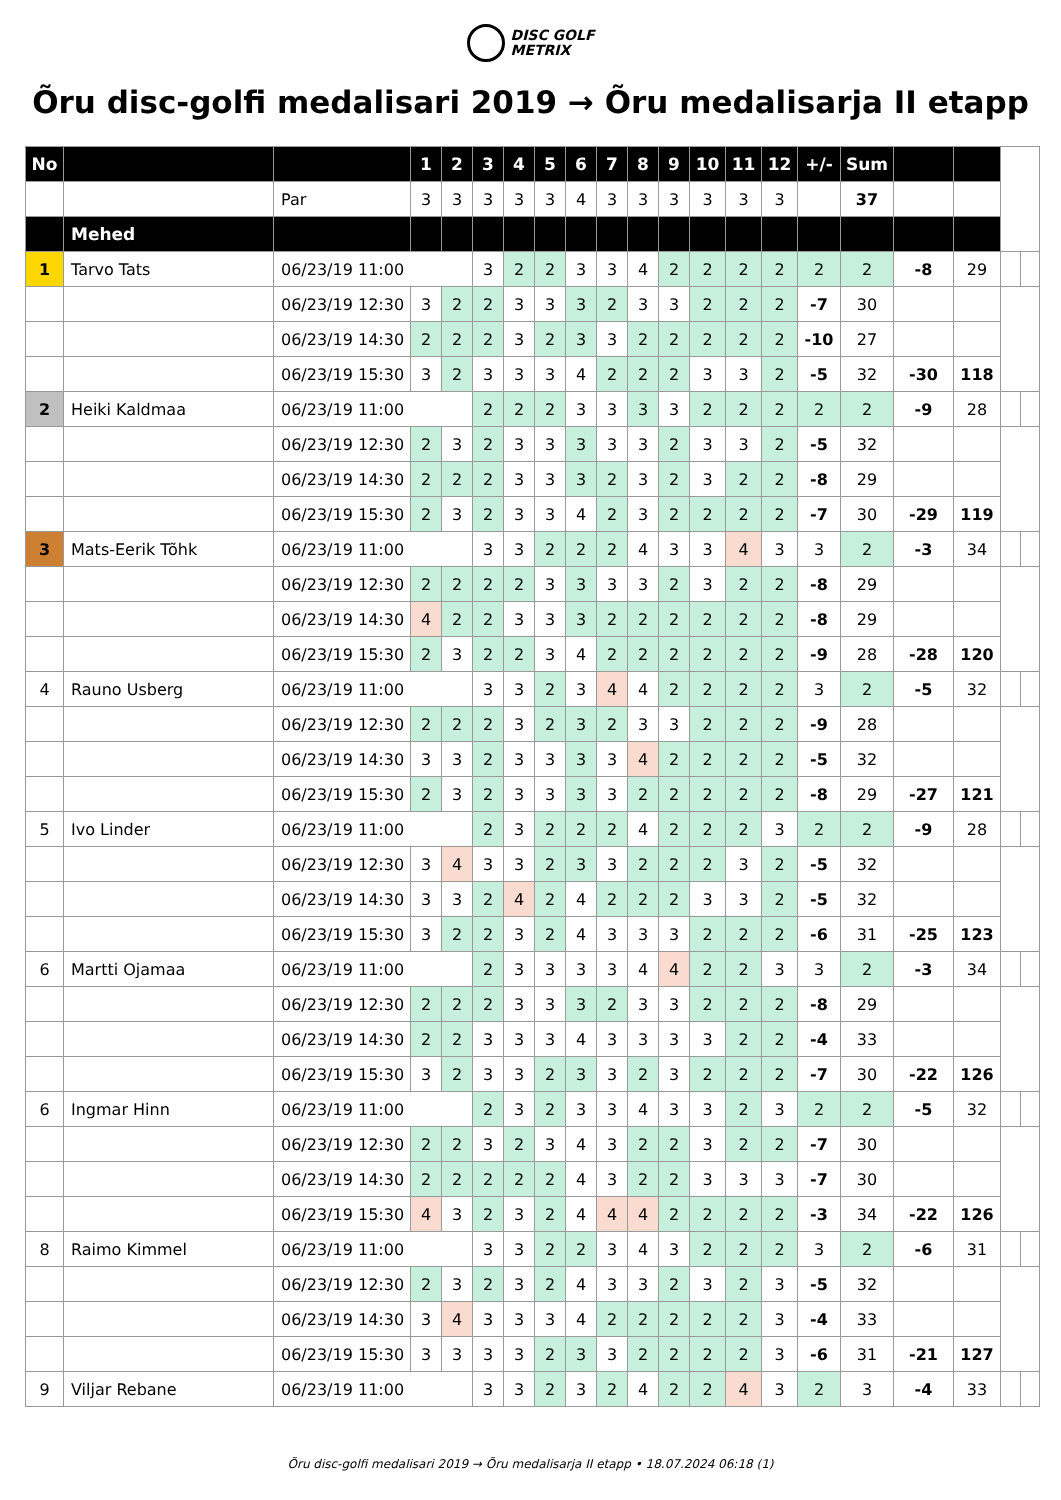DISC GOLF
METRIX
Õru disc-golfi medalisari 2019 → Õru medalisarja II etapp
| No | | | 1 | 2 | 3 | 4 | 5 | 6 | 7 | 8 | 9 | 10 | 11 | 12 | +/- | Sum | | | | |
| --- | --- | --- | --- | --- | --- | --- | --- | --- | --- | --- | --- | --- | --- | --- | --- | --- | --- | --- | --- | --- |
| | | Par | 3 | 3 | 3 | 3 | 3 | 4 | 3 | 3 | 3 | 3 | 3 | 3 | | 37 | | | | |
| | Mehed | | | | | | | | | | | | | | | | | | | |
| 1 | Tarvo Tats | 06/23/19 11:00 | | | 3 | 2 | 2 | 3 | 3 | 4 | 2 | 2 | 2 | 2 | 2 | 2 | -8 | 29 | | |
| | | 06/23/19 12:30 | 3 | 2 | 2 | 3 | 3 | 3 | 2 | 3 | 3 | 2 | 2 | 2 | -7 | 30 | | | | |
| | | 06/23/19 14:30 | 2 | 2 | 2 | 3 | 2 | 3 | 3 | 2 | 2 | 2 | 2 | 2 | -10 | 27 | | | | |
| | | 06/23/19 15:30 | 3 | 2 | 3 | 3 | 3 | 4 | 2 | 2 | 2 | 3 | 3 | 2 | -5 | 32 | -30 | 118 | | |
| 2 | Heiki Kaldmaa | 06/23/19 11:00 | | | 2 | 2 | 2 | 3 | 3 | 3 | 3 | 2 | 2 | 2 | 2 | 2 | -9 | 28 | | |
| | | 06/23/19 12:30 | 2 | 3 | 2 | 3 | 3 | 3 | 3 | 3 | 2 | 3 | 3 | 2 | -5 | 32 | | | | |
| | | 06/23/19 14:30 | 2 | 2 | 2 | 3 | 3 | 3 | 2 | 3 | 2 | 3 | 2 | 2 | -8 | 29 | | | | |
| | | 06/23/19 15:30 | 2 | 3 | 2 | 3 | 3 | 4 | 2 | 3 | 2 | 2 | 2 | 2 | -7 | 30 | -29 | 119 | | |
| 3 | Mats-Eerik Tõhk | 06/23/19 11:00 | | | 3 | 3 | 2 | 2 | 2 | 4 | 3 | 3 | 4 | 3 | 3 | 2 | -3 | 34 | | |
| | | 06/23/19 12:30 | 2 | 2 | 2 | 2 | 3 | 3 | 3 | 3 | 2 | 3 | 2 | 2 | -8 | 29 | | | | |
| | | 06/23/19 14:30 | 4 | 2 | 2 | 3 | 3 | 3 | 2 | 2 | 2 | 2 | 2 | 2 | -8 | 29 | | | | |
| | | 06/23/19 15:30 | 2 | 3 | 2 | 2 | 3 | 4 | 2 | 2 | 2 | 2 | 2 | 2 | -9 | 28 | -28 | 120 | | |
| 4 | Rauno Usberg | 06/23/19 11:00 | | | 3 | 3 | 2 | 3 | 4 | 4 | 2 | 2 | 2 | 2 | 3 | 2 | -5 | 32 | | |
| | | 06/23/19 12:30 | 2 | 2 | 2 | 3 | 2 | 3 | 2 | 3 | 3 | 2 | 2 | 2 | -9 | 28 | | | | |
| | | 06/23/19 14:30 | 3 | 3 | 2 | 3 | 3 | 3 | 3 | 4 | 2 | 2 | 2 | 2 | -5 | 32 | | | | |
| | | 06/23/19 15:30 | 2 | 3 | 2 | 3 | 3 | 3 | 3 | 2 | 2 | 2 | 2 | 2 | -8 | 29 | -27 | 121 | | |
| 5 | Ivo Linder | 06/23/19 11:00 | | | 2 | 3 | 2 | 2 | 2 | 4 | 2 | 2 | 2 | 3 | 2 | 2 | -9 | 28 | | |
| | | 06/23/19 12:30 | 3 | 4 | 3 | 3 | 2 | 3 | 3 | 2 | 2 | 2 | 3 | 2 | -5 | 32 | | | | |
| | | 06/23/19 14:30 | 3 | 3 | 2 | 4 | 2 | 4 | 2 | 2 | 2 | 3 | 3 | 2 | -5 | 32 | | | | |
| | | 06/23/19 15:30 | 3 | 2 | 2 | 3 | 2 | 4 | 3 | 3 | 3 | 2 | 2 | 2 | -6 | 31 | -25 | 123 | | |
| 6 | Martti Ojamaa | 06/23/19 11:00 | | | 2 | 3 | 3 | 3 | 3 | 4 | 4 | 2 | 2 | 3 | 3 | 2 | -3 | 34 | | |
| | | 06/23/19 12:30 | 2 | 2 | 2 | 3 | 3 | 3 | 2 | 3 | 3 | 2 | 2 | 2 | -8 | 29 | | | | |
| | | 06/23/19 14:30 | 2 | 2 | 3 | 3 | 3 | 4 | 3 | 3 | 3 | 3 | 2 | 2 | -4 | 33 | | | | |
| | | 06/23/19 15:30 | 3 | 2 | 3 | 3 | 2 | 3 | 3 | 2 | 3 | 2 | 2 | 2 | -7 | 30 | -22 | 126 | | |
| 6 | Ingmar Hinn | 06/23/19 11:00 | | | 2 | 3 | 2 | 3 | 3 | 4 | 3 | 3 | 2 | 3 | 2 | 2 | -5 | 32 | | |
| | | 06/23/19 12:30 | 2 | 2 | 3 | 2 | 3 | 4 | 3 | 2 | 2 | 3 | 2 | 2 | -7 | 30 | | | | |
| | | 06/23/19 14:30 | 2 | 2 | 2 | 2 | 2 | 4 | 3 | 2 | 2 | 3 | 3 | 3 | -7 | 30 | | | | |
| | | 06/23/19 15:30 | 4 | 3 | 2 | 3 | 2 | 4 | 4 | 4 | 2 | 2 | 2 | 2 | -3 | 34 | -22 | 126 | | |
| 8 | Raimo Kimmel | 06/23/19 11:00 | | | 3 | 3 | 2 | 2 | 3 | 4 | 3 | 2 | 2 | 2 | 3 | 2 | -6 | 31 | | |
| | | 06/23/19 12:30 | 2 | 3 | 2 | 3 | 2 | 4 | 3 | 3 | 2 | 3 | 2 | 3 | -5 | 32 | | | | |
| | | 06/23/19 14:30 | 3 | 4 | 3 | 3 | 3 | 4 | 2 | 2 | 2 | 2 | 2 | 3 | -4 | 33 | | | | |
| | | 06/23/19 15:30 | 3 | 3 | 3 | 3 | 2 | 3 | 3 | 2 | 2 | 2 | 2 | 3 | -6 | 31 | -21 | 127 | | |
| 9 | Viljar Rebane | 06/23/19 11:00 | | | 3 | 3 | 2 | 3 | 2 | 4 | 2 | 2 | 4 | 3 | 2 | 3 | -4 | 33 | | |
Õru disc-golfi medalisari 2019 → Õru medalisarja II etapp • 18.07.2024 06:18 (1)